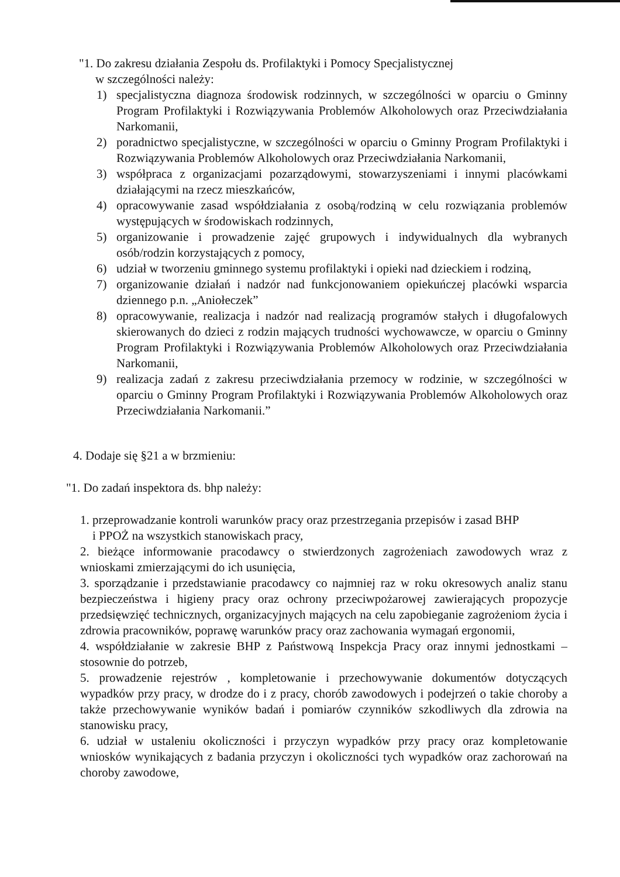"1. Do zakresu działania Zespołu ds. Profilaktyki i Pomocy Specjalistycznej
w szczególności należy:
1) specjalistyczna diagnoza środowisk rodzinnych, w szczególności w oparciu o Gminny Program Profilaktyki i Rozwiązywania Problemów Alkoholowych oraz Przeciwdziałania Narkomanii,
2) poradnictwo specjalistyczne, w szczególności w oparciu o Gminny Program Profilaktyki i Rozwiązywania Problemów Alkoholowych oraz Przeciwdziałania Narkomanii,
3) współpraca z organizacjami pozarządowymi, stowarzyszeniami i innymi placówkami działającymi na rzecz mieszkańców,
4) opracowywanie zasad współdziałania z osobą/rodziną w celu rozwiązania problemów występujących w środowiskach rodzinnych,
5) organizowanie i prowadzenie zajęć grupowych i indywidualnych dla wybranych osób/rodzin korzystających z pomocy,
6) udział w tworzeniu gminnego systemu profilaktyki i opieki nad dzieckiem i rodziną,
7) organizowanie działań i nadzór nad funkcjonowaniem opiekuńczej placówki wsparcia dziennego p.n. „Aniołeczek”
8) opracowywanie, realizacja i nadzór nad realizacją programów stałych i długofalowych skierowanych do dzieci z rodzin mających trudności wychowawcze, w oparciu o Gminny Program Profilaktyki i Rozwiązywania Problemów Alkoholowych oraz Przeciwdziałania Narkomanii,
9) realizacja zadań z zakresu przeciwdziałania przemocy w rodzinie, w szczególności w oparciu o Gminny Program Profilaktyki i Rozwiązywania Problemów Alkoholowych oraz Przeciwdziałania Narkomanii.”
4. Dodaje się §21 a w brzmieniu:
"1. Do zadań inspektora ds. bhp należy:
1. przeprowadzanie kontroli warunków pracy oraz przestrzegania przepisów i zasad BHP
i PPOŻ na wszystkich stanowiskach pracy,
2. bieżące informowanie pracodawcy o stwierdzonych zagrożeniach zawodowych wraz z wnioskami zmierzającymi do ich usunięcia,
3. sporządzanie i przedstawianie pracodawcy co najmniej raz w roku okresowych analiz stanu bezpieczeństwa i higieny pracy oraz ochrony przeciwpożarowej zawierających propozycje przedsięwzięć technicznych, organizacyjnych mających na celu zapobieganie zagrożeniom życia i zdrowia pracowników, poprawę warunków pracy oraz zachowania wymagań ergonomii,
4. współdziałanie w zakresie BHP z Państwową Inspekcja Pracy oraz innymi jednostkami – stosownie do potrzeb,
5. prowadzenie rejestrów , kompletowanie i przechowywanie dokumentów dotyczących wypadków przy pracy, w drodze do i z pracy, chorób zawodowych i podejrzeń o takie choroby a także przechowywanie wyników badań i pomiarów czynników szkodliwych dla zdrowia na stanowisku pracy,
6. udział w ustaleniu okoliczności i przyczyn wypadków przy pracy oraz kompletowanie wniosków wynikających z badania przyczyn i okoliczności tych wypadków oraz zachorowań na choroby zawodowe,